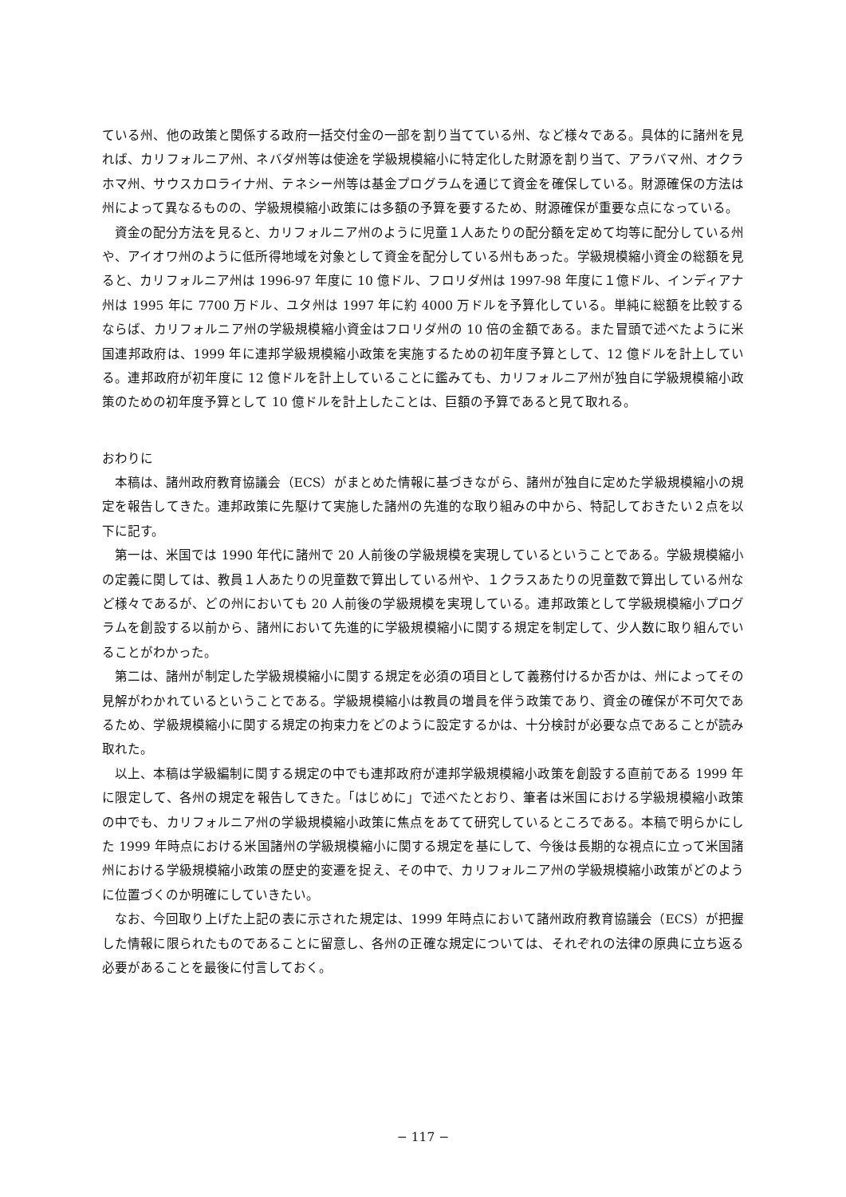ている州、他の政策と関係する政府一括交付金の一部を割り当てている州、など様々である。具体的に諸州を見れば、カリフォルニア州、ネバダ州等は使途を学級規模縮小に特定化した財源を割り当て、アラバマ州、オクラホマ州、サウスカロライナ州、テネシー州等は基金プログラムを通じて資金を確保している。財源確保の方法は州によって異なるものの、学級規模縮小政策には多額の予算を要するため、財源確保が重要な点になっている。
資金の配分方法を見ると、カリフォルニア州のように児童１人あたりの配分額を定めて均等に配分している州や、アイオワ州のように低所得地域を対象として資金を配分している州もあった。学級規模縮小資金の総額を見ると、カリフォルニア州は 1996-97 年度に 10 億ドル、フロリダ州は 1997-98 年度に１億ドル、インディアナ州は 1995 年に 7700 万ドル、ユタ州は 1997 年に約 4000 万ドルを予算化している。単純に総額を比較するならば、カリフォルニア州の学級規模縮小資金はフロリダ州の 10 倍の金額である。また冒頭で述べたように米国連邦政府は、1999 年に連邦学級規模縮小政策を実施するための初年度予算として、12 億ドルを計上している。連邦政府が初年度に 12 億ドルを計上していることに鑑みても、カリフォルニア州が独自に学級規模縮小政策のための初年度予算として 10 億ドルを計上したことは、巨額の予算であると見て取れる。
おわりに
本稿は、諸州政府教育協議会（ECS）がまとめた情報に基づきながら、諸州が独自に定めた学級規模縮小の規定を報告してきた。連邦政策に先駆けて実施した諸州の先進的な取り組みの中から、特記しておきたい２点を以下に記す。
第一は、米国では 1990 年代に諸州で 20 人前後の学級規模を実現しているということである。学級規模縮小の定義に関しては、教員１人あたりの児童数で算出している州や、１クラスあたりの児童数で算出している州など様々であるが、どの州においても 20 人前後の学級規模を実現している。連邦政策として学級規模縮小プログラムを創設する以前から、諸州において先進的に学級規模縮小に関する規定を制定して、少人数に取り組んでいることがわかった。
第二は、諸州が制定した学級規模縮小に関する規定を必須の項目として義務付けるか否かは、州によってその見解がわかれているということである。学級規模縮小は教員の増員を伴う政策であり、資金の確保が不可欠であるため、学級規模縮小に関する規定の拘束力をどのように設定するかは、十分検討が必要な点であることが読み取れた。
以上、本稿は学級編制に関する規定の中でも連邦政府が連邦学級規模縮小政策を創設する直前である 1999 年に限定して、各州の規定を報告してきた。「はじめに」で述べたとおり、筆者は米国における学級規模縮小政策の中でも、カリフォルニア州の学級規模縮小政策に焦点をあてて研究しているところである。本稿で明らかにした 1999 年時点における米国諸州の学級規模縮小に関する規定を基にして、今後は長期的な視点に立って米国諸州における学級規模縮小政策の歴史的変遷を捉え、その中で、カリフォルニア州の学級規模縮小政策がどのように位置づくのか明確にしていきたい。
なお、今回取り上げた上記の表に示された規定は、1999 年時点において諸州政府教育協議会（ECS）が把握した情報に限られたものであることに留意し、各州の正確な規定については、それぞれの法律の原典に立ち返る必要があることを最後に付言しておく。
− 117 −